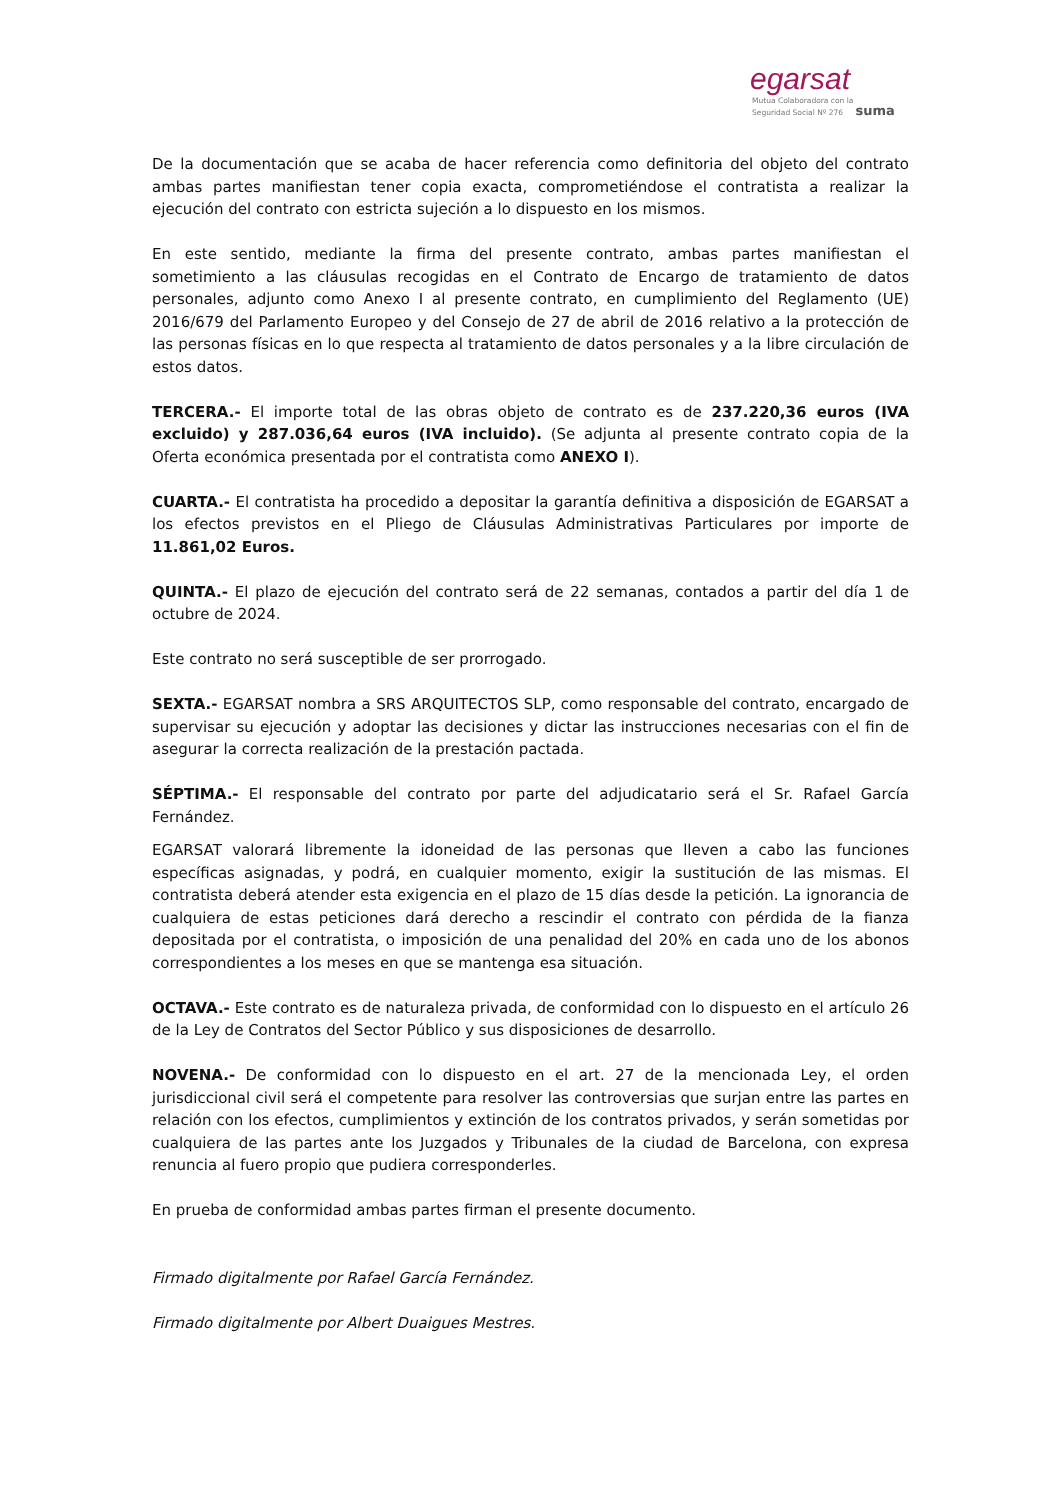egarsat
Mutua Colaboradora con la
Seguridad Social Nº 276 suma
De la documentación que se acaba de hacer referencia como definitoria del objeto del contrato ambas partes manifiestan tener copia exacta, comprometiéndose el contratista a realizar la ejecución del contrato con estricta sujeción a lo dispuesto en los mismos.
En este sentido, mediante la firma del presente contrato, ambas partes manifiestan el sometimiento a las cláusulas recogidas en el Contrato de Encargo de tratamiento de datos personales, adjunto como Anexo I al presente contrato, en cumplimiento del Reglamento (UE) 2016/679 del Parlamento Europeo y del Consejo de 27 de abril de 2016 relativo a la protección de las personas físicas en lo que respecta al tratamiento de datos personales y a la libre circulación de estos datos.
TERCERA.- El importe total de las obras objeto de contrato es de 237.220,36 euros (IVA excluido) y 287.036,64 euros (IVA incluido). (Se adjunta al presente contrato copia de la Oferta económica presentada por el contratista como ANEXO I).
CUARTA.- El contratista ha procedido a depositar la garantía definitiva a disposición de EGARSAT a los efectos previstos en el Pliego de Cláusulas Administrativas Particulares por importe de 11.861,02 Euros.
QUINTA.- El plazo de ejecución del contrato será de 22 semanas, contados a partir del día 1 de octubre de 2024.
Este contrato no será susceptible de ser prorrogado.
SEXTA.- EGARSAT nombra a SRS ARQUITECTOS SLP, como responsable del contrato, encargado de supervisar su ejecución y adoptar las decisiones y dictar las instrucciones necesarias con el fin de asegurar la correcta realización de la prestación pactada.
SÉPTIMA.- El responsable del contrato por parte del adjudicatario será el Sr. Rafael García Fernández.
EGARSAT valorará libremente la idoneidad de las personas que lleven a cabo las funciones específicas asignadas, y podrá, en cualquier momento, exigir la sustitución de las mismas. El contratista deberá atender esta exigencia en el plazo de 15 días desde la petición. La ignorancia de cualquiera de estas peticiones dará derecho a rescindir el contrato con pérdida de la fianza depositada por el contratista, o imposición de una penalidad del 20% en cada uno de los abonos correspondientes a los meses en que se mantenga esa situación.
OCTAVA.- Este contrato es de naturaleza privada, de conformidad con lo dispuesto en el artículo 26 de la Ley de Contratos del Sector Público y sus disposiciones de desarrollo.
NOVENA.- De conformidad con lo dispuesto en el art. 27 de la mencionada Ley, el orden jurisdiccional civil será el competente para resolver las controversias que surjan entre las partes en relación con los efectos, cumplimientos y extinción de los contratos privados, y serán sometidas por cualquiera de las partes ante los Juzgados y Tribunales de la ciudad de Barcelona, con expresa renuncia al fuero propio que pudiera corresponderles.
En prueba de conformidad ambas partes firman el presente documento.
Firmado digitalmente por Rafael García Fernández.
Firmado digitalmente por Albert Duaigues Mestres.